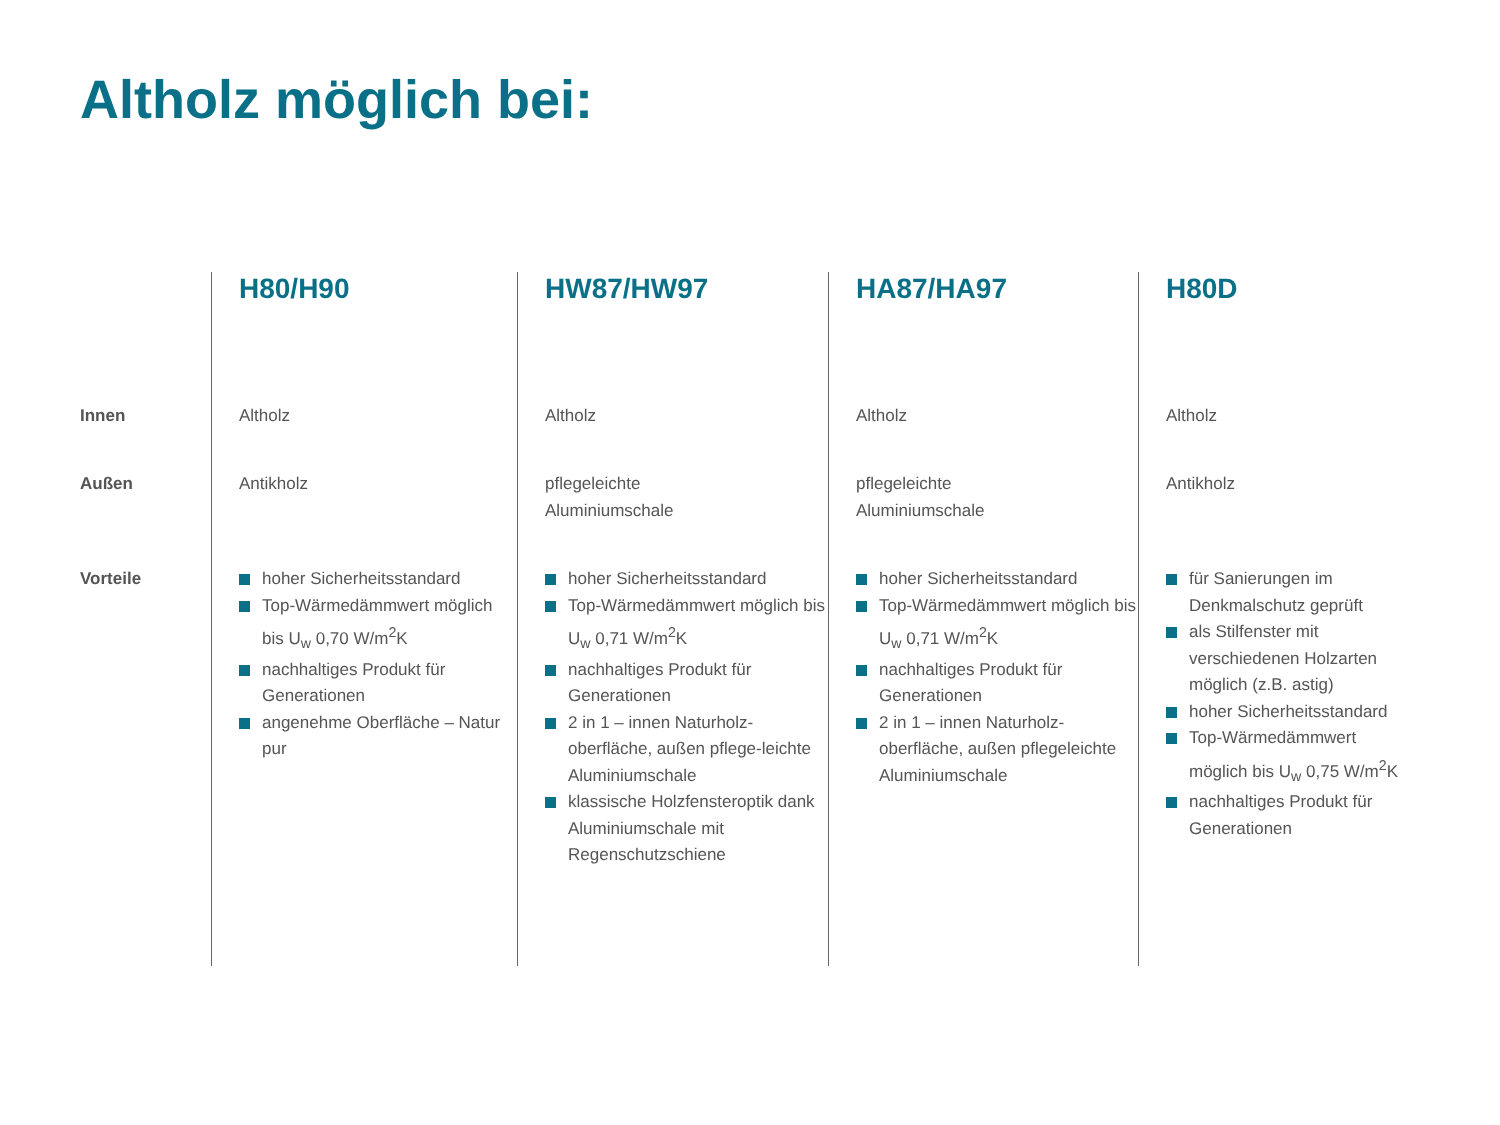Altholz möglich bei:
| | H80/H90 | HW87/HW97 | HA87/HA97 | H80D |
| --- | --- | --- | --- | --- |
| Innen | Altholz | Altholz | Altholz | Altholz |
| Außen | Antikholz | pflegeleichte Aluminiumschale | pflegeleichte Aluminiumschale | Antikholz |
| Vorteile | hoher Sicherheitsstandard Top-Wärmedämmwert möglich bis U<sub>w</sub> 0,70 W/m<sup>2</sup>K nachhaltiges Produkt für Generationen angenehme Oberfläche – Natur pur | hoher Sicherheitsstandard Top-Wärmedämmwert möglich bis U<sub>w</sub> 0,71 W/m<sup>2</sup>K nachhaltiges Produkt für Generationen 2 in 1 – innen Naturholz-oberfläche, außen pflege-leichte Aluminiumschale klassische Holzfensteroptik dank Aluminiumschale mit Regenschutzschiene | hoher Sicherheitsstandard Top-Wärmedämmwert möglich bis U<sub>w</sub> 0,71 W/m<sup>2</sup>K nachhaltiges Produkt für Generationen 2 in 1 – innen Naturholz-oberfläche, außen pflegeleichte Aluminiumschale | für Sanierungen im Denkmalschutz geprüft als Stilfenster mit verschiedenen Holzarten möglich (z.B. astig) hoher Sicherheitsstandard Top-Wärmedämmwert möglich bis U<sub>w</sub> 0,75 W/m<sup>2</sup>K nachhaltiges Produkt für Generationen |